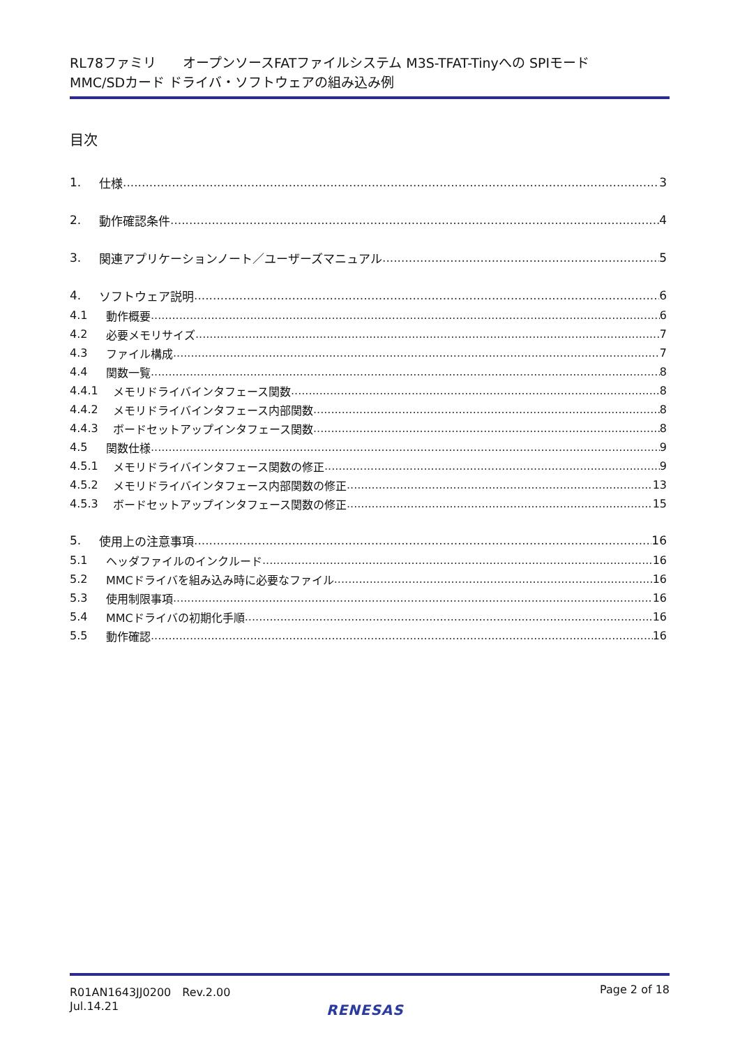RL78ファミリ　　オープンソースFATファイルシステム M3S-TFAT-Tinyへの SPIモード
MMC/SDカード ドライバ・ソフトウェアの組み込み例
目次
1. 仕様 3
2. 動作確認条件 4
3. 関連アプリケーションノート／ユーザーズマニュアル 5
4. ソフトウェア説明 6
4.1 動作概要 6
4.2 必要メモリサイズ 7
4.3 ファイル構成 7
4.4 関数一覧 8
4.4.1 メモリドライバインタフェース関数 8
4.4.2 メモリドライバインタフェース内部関数 8
4.4.3 ボードセットアップインタフェース関数 8
4.5 関数仕様 9
4.5.1 メモリドライバインタフェース関数の修正 9
4.5.2 メモリドライバインタフェース内部関数の修正 13
4.5.3 ボードセットアップインタフェース関数の修正 15
5. 使用上の注意事項 16
5.1 ヘッダファイルのインクルード 16
5.2 MMCドライバを組み込み時に必要なファイル 16
5.3 使用制限事項 16
5.4 MMCドライバの初期化手順 16
5.5 動作確認 16
R01AN1643JJ0200　Rev.2.00
Jul.14.21
Page 2 of 18
RENESAS